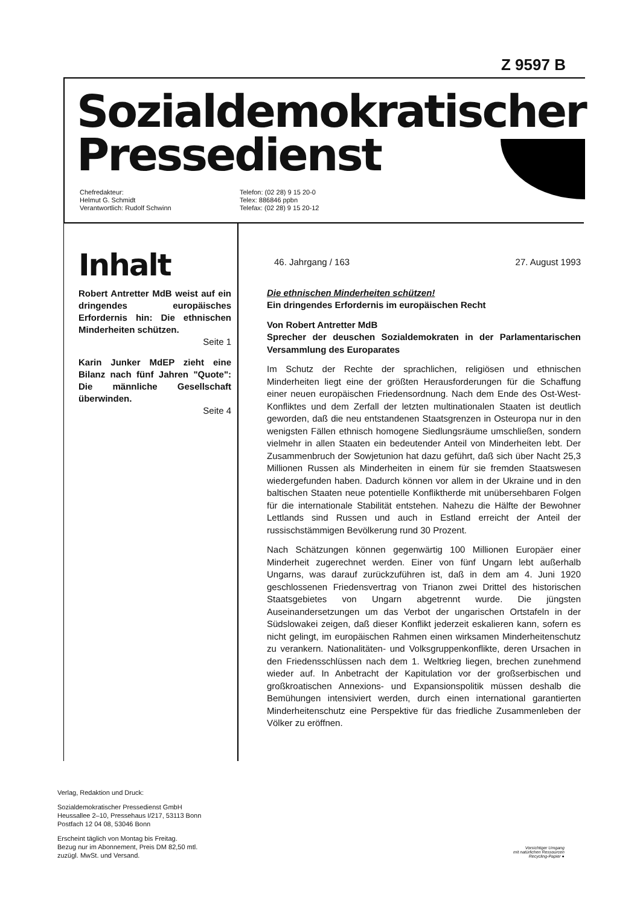Z 9597 B
Sozialdemokratischer
Pressedienst
Chefredakteur:
Helmut G. Schmidt
Verantwortlich: Rudolf Schwinn
Telefon: (02 28) 9 15 20-0
Telex: 886846 ppbn
Telefax: (02 28) 9 15 20-12
Inhalt
Robert Antretter MdB weist auf ein dringendes europäisches Erfordernis hin: Die ethnischen Minderheiten schützen.
Seite 1
Karin Junker MdEP zieht eine Bilanz nach fünf Jahren "Quote": Die männliche Gesellschaft überwinden.
Seite 4
46. Jahrgang / 163 27. August 1993
Die ethnischen Minderheiten schützen!
Ein dringendes Erfordernis im europäischen Recht
Von Robert Antretter MdB
Sprecher der deuschen Sozialdemokraten in der Parlamentarischen Versammlung des Europarates
Im Schutz der Rechte der sprachlichen, religiösen und ethnischen Minderheiten liegt eine der größten Herausforderungen für die Schaffung einer neuen europäischen Friedensordnung. Nach dem Ende des Ost-West-Konfliktes und dem Zerfall der letzten multinationalen Staaten ist deutlich geworden, daß die neu entstandenen Staatsgrenzen in Osteuropa nur in den wenigsten Fällen ethnisch homogene Siedlungsräume umschließen, sondern vielmehr in allen Staaten ein bedeutender Anteil von Minderheiten lebt. Der Zusammenbruch der Sowjetunion hat dazu geführt, daß sich über Nacht 25,3 Millionen Russen als Minderheiten in einem für sie fremden Staatswesen wiedergefunden haben. Dadurch können vor allem in der Ukraine und in den baltischen Staaten neue potentielle Konfliktherde mit unübersehbaren Folgen für die internationale Stabilität entstehen. Nahezu die Hälfte der Bewohner Lettlands sind Russen und auch in Estland erreicht der Anteil der russischstämmigen Bevölkerung rund 30 Prozent.
Nach Schätzungen können gegenwärtig 100 Millionen Europäer einer Minderheit zugerechnet werden. Einer von fünf Ungarn lebt außerhalb Ungarns, was darauf zurückzuführen ist, daß in dem am 4. Juni 1920 geschlossenen Friedensvertrag von Trianon zwei Drittel des historischen Staatsgebietes von Ungarn abgetrennt wurde. Die jüngsten Auseinandersetzungen um das Verbot der ungarischen Ortstafeln in der Südslowakei zeigen, daß dieser Konflikt jederzeit eskalieren kann, sofern es nicht gelingt, im europäischen Rahmen einen wirksamen Minderheitenschutz zu verankern. Nationalitäten- und Volksgruppenkonflikte, deren Ursachen in den Friedensschlüssen nach dem 1. Weltkrieg liegen, brechen zunehmend wieder auf. In Anbetracht der Kapitulation vor der großserbischen und großkroatischen Annexions- und Expansionspolitik müssen deshalb die Bemühungen intensiviert werden, durch einen international garantierten Minderheitenschutz eine Perspektive für das friedliche Zusammenleben der Völker zu eröffnen.
Verlag, Redaktion und Druck:
Sozialdemokratischer Pressedienst GmbH
Heussallee 2–10, Pressehaus I/217, 53113 Bonn
Postfach 12 04 08, 53046 Bonn
Erscheint täglich von Montag bis Freitag.
Bezug nur im Abonnement, Preis DM 82,50 mtl.
zuzügl. MwSt. und Versand.
Vorsichtiger Umgang
mit natürlichen Ressourcen
Recycling-Papier ●